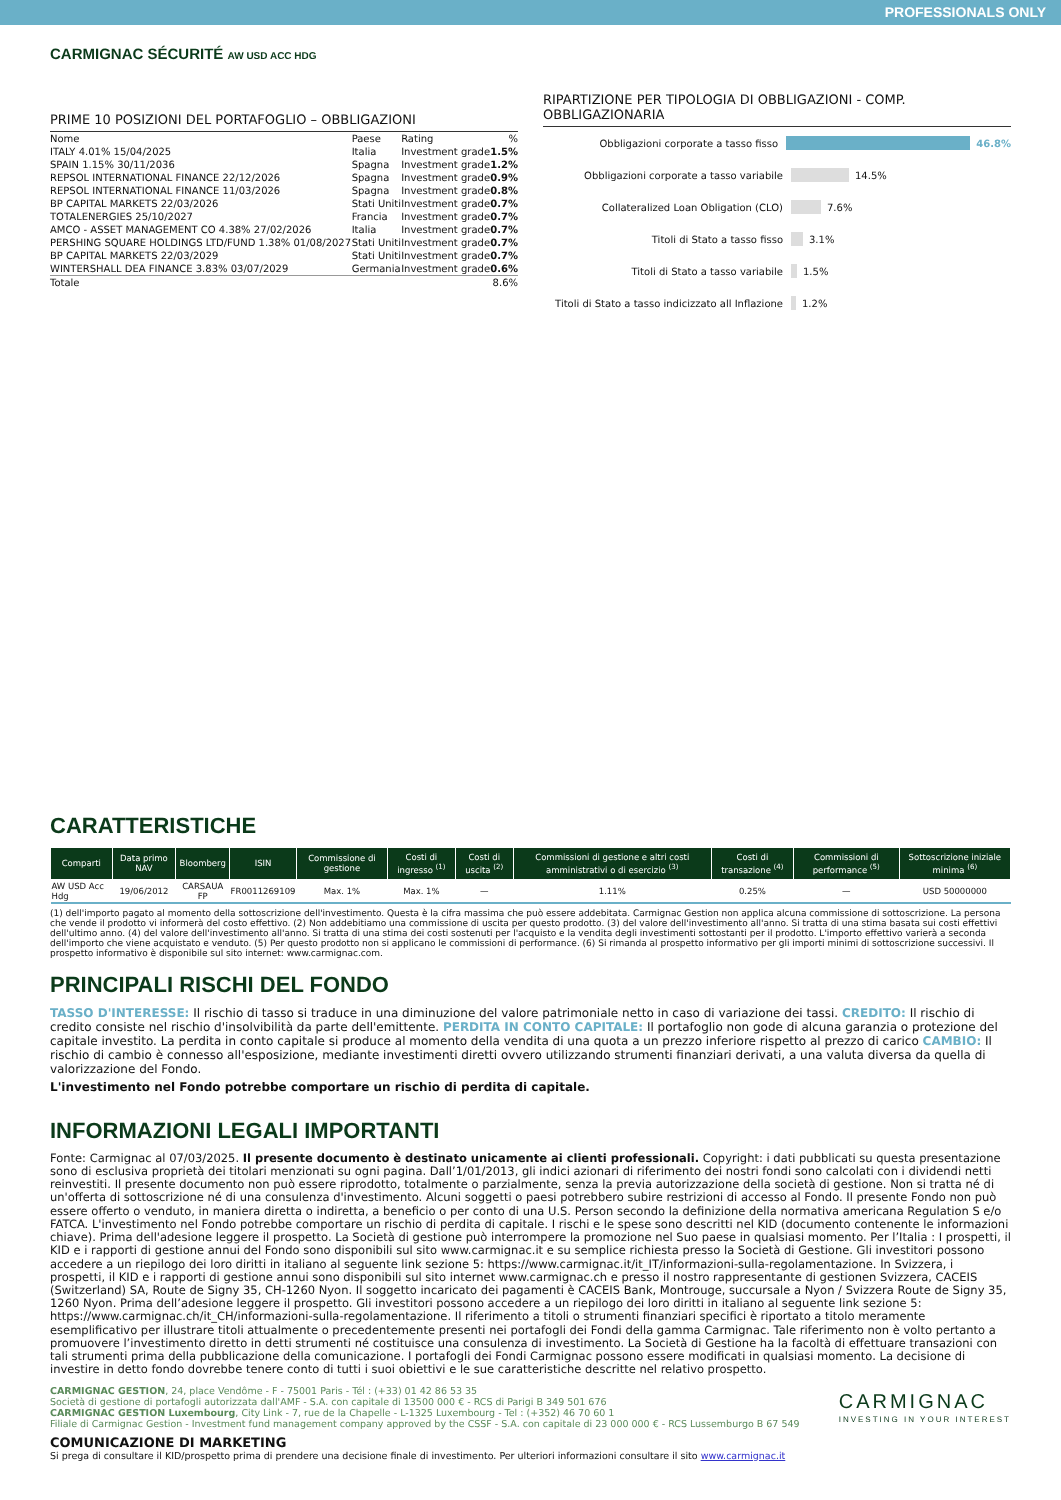PROFESSIONALS ONLY
CARMIGNAC SÉCURITÉ AW USD ACC HDG
PRIME 10 POSIZIONI DEL PORTAFOGLIO – OBBLIGAZIONI
| Nome | Paese | Rating | % |
| --- | --- | --- | --- |
| ITALY 4.01% 15/04/2025 | Italia | Investment grade | 1.5% |
| SPAIN 1.15% 30/11/2036 | Spagna | Investment grade | 1.2% |
| REPSOL INTERNATIONAL FINANCE 22/12/2026 | Spagna | Investment grade | 0.9% |
| REPSOL INTERNATIONAL FINANCE 11/03/2026 | Spagna | Investment grade | 0.8% |
| BP CAPITAL MARKETS 22/03/2026 | Stati Uniti | Investment grade | 0.7% |
| TOTALENERGIES 25/10/2027 | Francia | Investment grade | 0.7% |
| AMCO - ASSET MANAGEMENT CO 4.38% 27/02/2026 | Italia | Investment grade | 0.7% |
| PERSHING SQUARE HOLDINGS LTD/FUND 1.38% 01/08/2027 | Stati Uniti | Investment grade | 0.7% |
| BP CAPITAL MARKETS 22/03/2029 | Stati Uniti | Investment grade | 0.7% |
| WINTERSHALL DEA FINANCE 3.83% 03/07/2029 | Germania | Investment grade | 0.6% |
| Totale | | | 8.6% |
RIPARTIZIONE PER TIPOLOGIA DI OBBLIGAZIONI - COMP. OBBLIGAZIONARIA
Obbligazioni corporate a tasso fisso 46.8%
Obbligazioni corporate a tasso variabile 14.5%
Collateralized Loan Obligation (CLO) 7.6%
Titoli di Stato a tasso fisso 3.1%
Titoli di Stato a tasso variabile 1.5%
Titoli di Stato a tasso indicizzato all Inflazione 1.2%
CARATTERISTICHE
| Comparti | Data primo NAV | Bloomberg | ISIN | Commissione di gestione | Costi di ingresso <sup>(1)</sup> | Costi di uscita <sup>(2)</sup> | Commissioni di gestione e altri costi amministrativi o di esercizio <sup>(3)</sup> | Costi di transazione <sup>(4)</sup> | Commissioni di performance <sup>(5)</sup> | Sottoscrizione iniziale minima <sup>(6)</sup> |
| --- | --- | --- | --- | --- | --- | --- | --- | --- | --- | --- |
| AW USD Acc Hdg | 19/06/2012 | CARSAUA FP | FR0011269109 | Max. 1% | Max. 1% | — | 1.11% | 0.25% | — | USD 50000000 |
(1) dell'importo pagato al momento della sottoscrizione dell'investimento. Questa è la cifra massima che può essere addebitata. Carmignac Gestion non applica alcuna commissione di sottoscrizione. La persona che vende il prodotto vi informerà del costo effettivo. (2) Non addebitiamo una commissione di uscita per questo prodotto. (3) del valore dell'investimento all'anno. Si tratta di una stima basata sui costi effettivi dell'ultimo anno. (4) del valore dell'investimento all'anno. Si tratta di una stima dei costi sostenuti per l'acquisto e la vendita degli investimenti sottostanti per il prodotto. L'importo effettivo varierà a seconda dell'importo che viene acquistato e venduto. (5) Per questo prodotto non si applicano le commissioni di performance. (6) Si rimanda al prospetto informativo per gli importi minimi di sottoscrizione successivi. Il prospetto informativo è disponibile sul sito internet: www.carmignac.com.
PRINCIPALI RISCHI DEL FONDO
TASSO D'INTERESSE: Il rischio di tasso si traduce in una diminuzione del valore patrimoniale netto in caso di variazione dei tassi. CREDITO: Il rischio di credito consiste nel rischio d'insolvibilità da parte dell'emittente. PERDITA IN CONTO CAPITALE: Il portafoglio non gode di alcuna garanzia o protezione del capitale investito. La perdita in conto capitale si produce al momento della vendita di una quota a un prezzo inferiore rispetto al prezzo di carico CAMBIO: Il rischio di cambio è connesso all'esposizione, mediante investimenti diretti ovvero utilizzando strumenti finanziari derivati, a una valuta diversa da quella di valorizzazione del Fondo.
L'investimento nel Fondo potrebbe comportare un rischio di perdita di capitale.
INFORMAZIONI LEGALI IMPORTANTI
Fonte: Carmignac al 07/03/2025. Il presente documento è destinato unicamente ai clienti professionali. Copyright: i dati pubblicati su questa presentazione sono di esclusiva proprietà dei titolari menzionati su ogni pagina. Dall’1/01/2013, gli indici azionari di riferimento dei nostri fondi sono calcolati con i dividendi netti reinvestiti. Il presente documento non può essere riprodotto, totalmente o parzialmente, senza la previa autorizzazione della società di gestione. Non si tratta né di un'offerta di sottoscrizione né di una consulenza d'investimento. Alcuni soggetti o paesi potrebbero subire restrizioni di accesso al Fondo. Il presente Fondo non può essere offerto o venduto, in maniera diretta o indiretta, a beneficio o per conto di una U.S. Person secondo la definizione della normativa americana Regulation S e/o FATCA. L'investimento nel Fondo potrebbe comportare un rischio di perdita di capitale. I rischi e le spese sono descritti nel KID (documento contenente le informazioni chiave). Prima dell'adesione leggere il prospetto. La Società di gestione può interrompere la promozione nel Suo paese in qualsiasi momento. Per l’Italia : I prospetti, il KID e i rapporti di gestione annui del Fondo sono disponibili sul sito www.carmignac.it e su semplice richiesta presso la Società di Gestione. Gli investitori possono accedere a un riepilogo dei loro diritti in italiano al seguente link sezione 5: https://www.carmignac.it/it_IT/informazioni-sulla-regolamentazione. In Svizzera, i prospetti, il KID e i rapporti di gestione annui sono disponibili sul sito internet www.carmignac.ch e presso il nostro rappresentante di gestionen Svizzera, CACEIS (Switzerland) SA, Route de Signy 35, CH-1260 Nyon. Il soggetto incaricato dei pagamenti è CACEIS Bank, Montrouge, succursale a Nyon / Svizzera Route de Signy 35, 1260 Nyon. Prima dell’adesione leggere il prospetto. Gli investitori possono accedere a un riepilogo dei loro diritti in italiano al seguente link sezione 5: https://www.carmignac.ch/it_CH/informazioni-sulla-regolamentazione. Il riferimento a titoli o strumenti finanziari specifici è riportato a titolo meramente esemplificativo per illustrare titoli attualmente o precedentemente presenti nei portafogli dei Fondi della gamma Carmignac. Tale riferimento non è volto pertanto a promuovere l’investimento diretto in detti strumenti né costituisce una consulenza di investimento. La Società di Gestione ha la facoltà di effettuare transazioni con tali strumenti prima della pubblicazione della comunicazione. I portafogli dei Fondi Carmignac possono essere modificati in qualsiasi momento. La decisione di investire in detto fondo dovrebbe tenere conto di tutti i suoi obiettivi e le sue caratteristiche descritte nel relativo prospetto.
CARMIGNAC GESTION, 24, place Vendôme - F - 75001 Paris - Tél : (+33) 01 42 86 53 35
Società di gestione di portafogli autorizzata dall'AMF - S.A. con capitale di 13500 000 € - RCS di Parigi B 349 501 676
CARMIGNAC GESTION Luxembourg, City Link - 7, rue de la Chapelle - L-1325 Luxembourg - Tel : (+352) 46 70 60 1
Filiale di Carmignac Gestion - Investment fund management company approved by the CSSF - S.A. con capitale di 23 000 000 € - RCS Lussemburgo B 67 549
CARMIGNAC
INVESTING IN YOUR INTEREST
COMUNICAZIONE DI MARKETING
Si prega di consultare il KID/prospetto prima di prendere una decisione finale di investimento. Per ulteriori informazioni consultare il sito www.carmignac.it